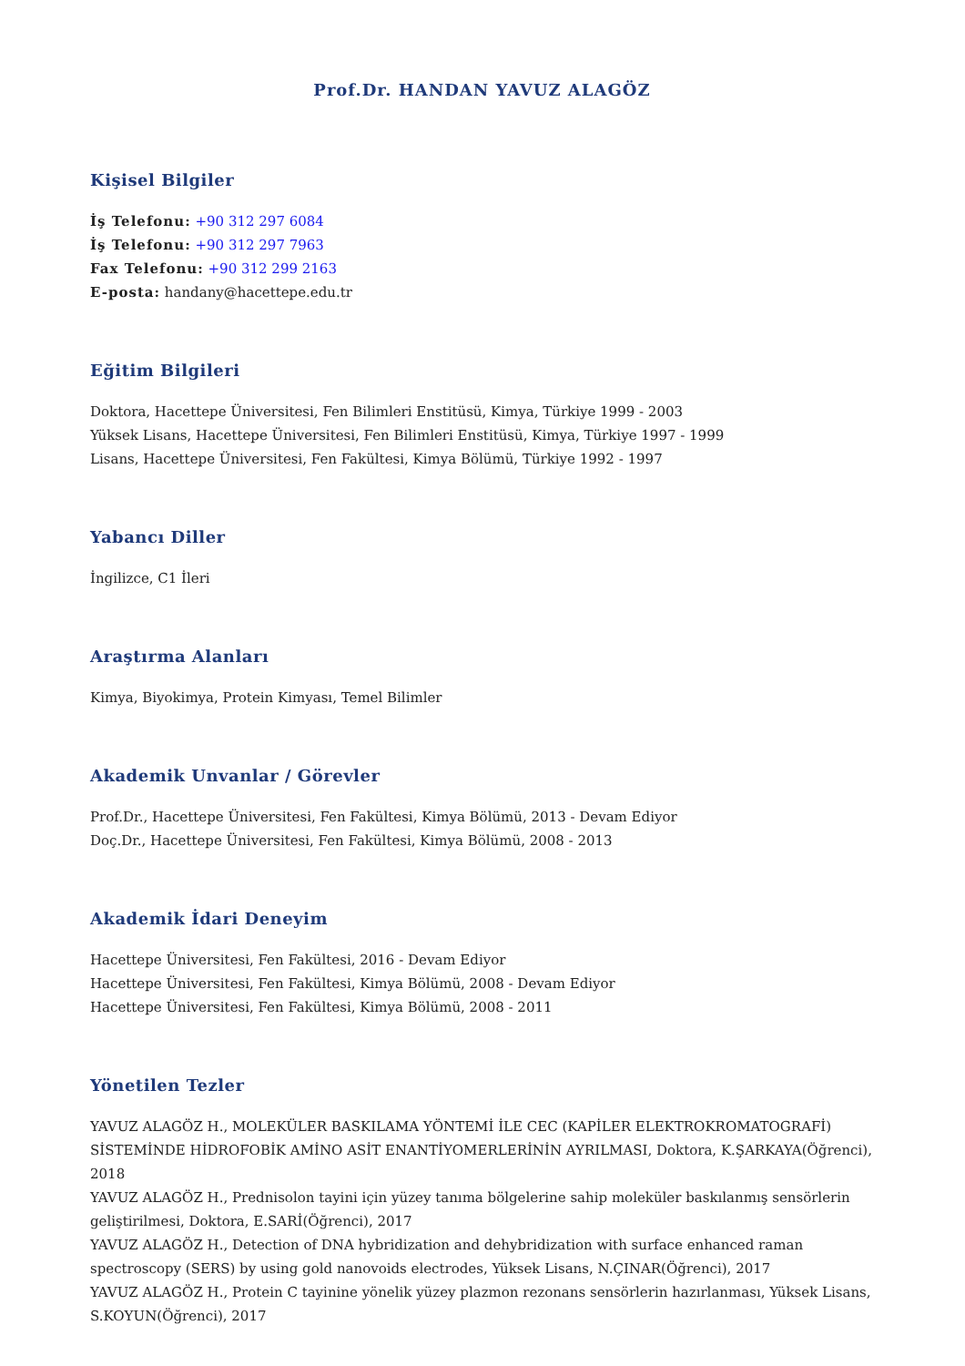Prof.Dr. HANDAN YAVUZ ALAGÖZ
Kişisel Bilgiler
İş Telefonu: +90 312 297 6084
İş Telefonu: +90 312 297 7963
Fax Telefonu: +90 312 299 2163
E-posta: handany@hacettepe.edu.tr
Eğitim Bilgileri
Doktora, Hacettepe Üniversitesi, Fen Bilimleri Enstitüsü, Kimya, Türkiye 1999 - 2003
Yüksek Lisans, Hacettepe Üniversitesi, Fen Bilimleri Enstitüsü, Kimya, Türkiye 1997 - 1999
Lisans, Hacettepe Üniversitesi, Fen Fakültesi, Kimya Bölümü, Türkiye 1992 - 1997
Yabancı Diller
İngilizce, C1 İleri
Araştırma Alanları
Kimya, Biyokimya, Protein Kimyası, Temel Bilimler
Akademik Unvanlar / Görevler
Prof.Dr., Hacettepe Üniversitesi, Fen Fakültesi, Kimya Bölümü, 2013 - Devam Ediyor
Doç.Dr., Hacettepe Üniversitesi, Fen Fakültesi, Kimya Bölümü, 2008 - 2013
Akademik İdari Deneyim
Hacettepe Üniversitesi, Fen Fakültesi, 2016 - Devam Ediyor
Hacettepe Üniversitesi, Fen Fakültesi, Kimya Bölümü, 2008 - Devam Ediyor
Hacettepe Üniversitesi, Fen Fakültesi, Kimya Bölümü, 2008 - 2011
Yönetilen Tezler
YAVUZ ALAGÖZ H., MOLEKÜLER BASKILAMA YÖNTEMİ İLE CEC (KAPİLER ELEKTROKROMATOGRAFİ) SİSTEMİNDE HİDROFOBİK AMİNO ASİT ENANTİYOMERLERİNİN AYRILMASI, Doktora, K.ŞARKAYA(Öğrenci), 2018
YAVUZ ALAGÖZ H., Prednisolon tayini için yüzey tanıma bölgelerine sahip moleküler baskılanmış sensörlerin geliştirilmesi, Doktora, E.SARİ(Öğrenci), 2017
YAVUZ ALAGÖZ H., Detection of DNA hybridization and dehybridization with surface enhanced raman spectroscopy (SERS) by using gold nanovoids electrodes, Yüksek Lisans, N.ÇINAR(Öğrenci), 2017
YAVUZ ALAGÖZ H., Protein C tayinine yönelik yüzey plazmon rezonans sensörlerin hazırlanması, Yüksek Lisans, S.KOYUN(Öğrenci), 2017